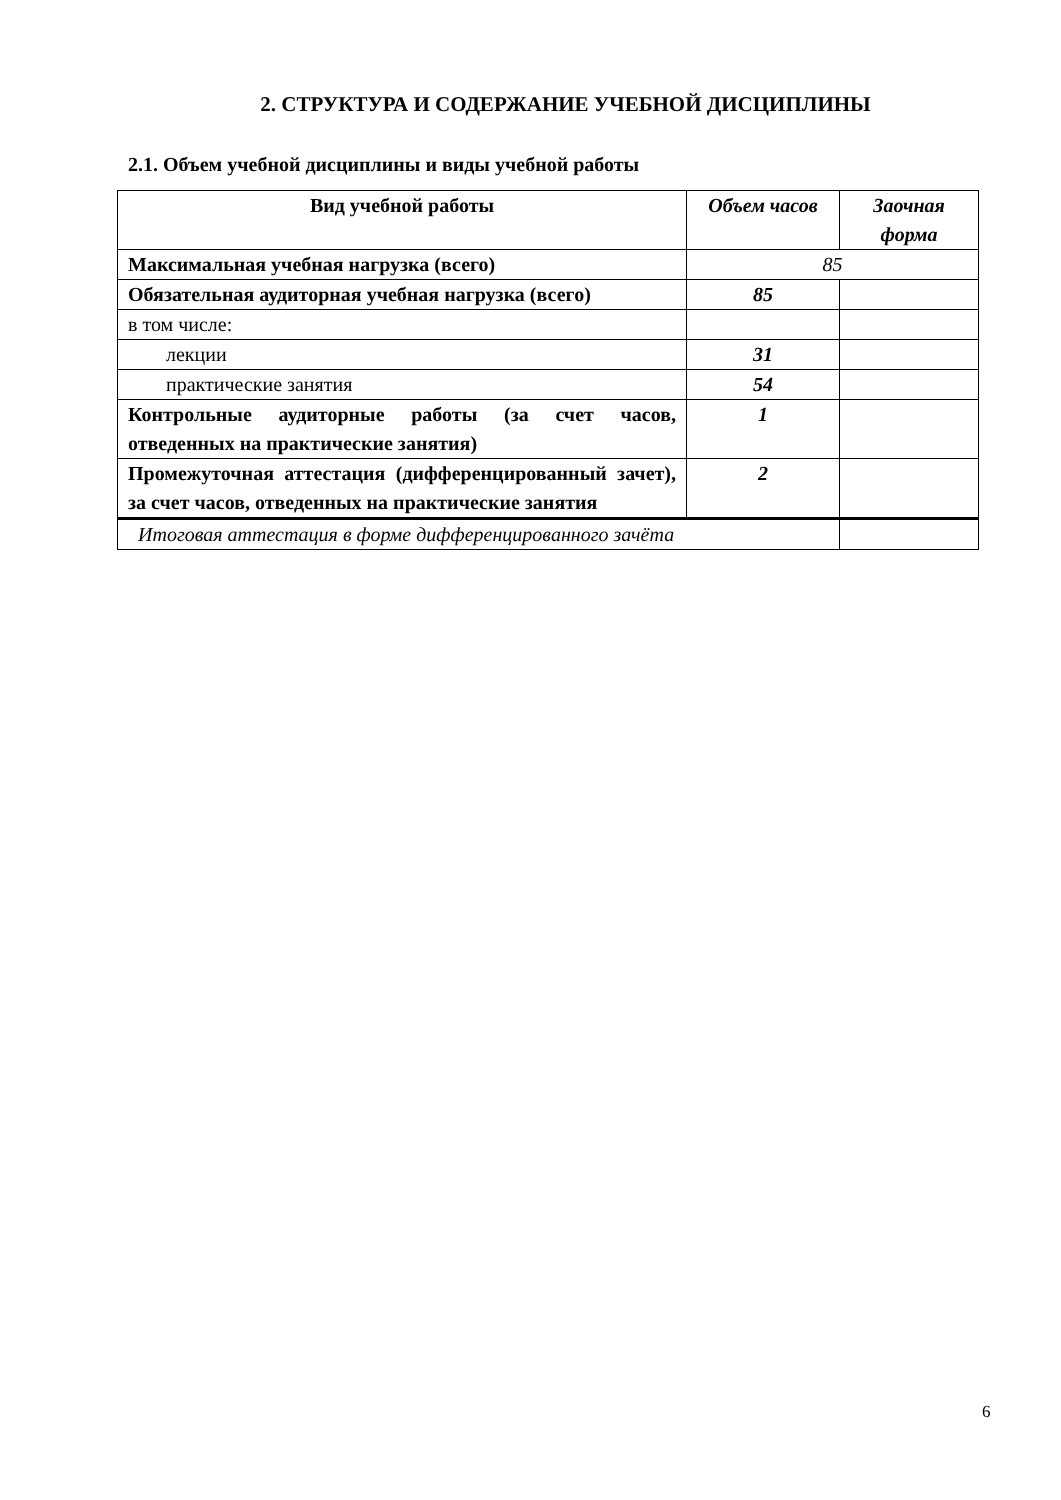2. СТРУКТУРА И СОДЕРЖАНИЕ УЧЕБНОЙ ДИСЦИПЛИНЫ
2.1. Объем учебной дисциплины и виды учебной работы
| Вид учебной работы | Объем часов | Заочная форма |
| --- | --- | --- |
| Максимальная учебная нагрузка (всего) | 85 | |
| Обязательная аудиторная учебная нагрузка (всего) | 85 | |
| в том числе: | | |
| лекции | 31 | |
| практические занятия | 54 | |
| Контрольные аудиторные работы (за счет часов, отведенных на практические занятия) | 1 | |
| Промежуточная аттестация (дифференцированный зачет), за счет часов, отведенных на практические занятия | 2 | |
| Итоговая аттестация в форме дифференцированного зачёта | | |
6